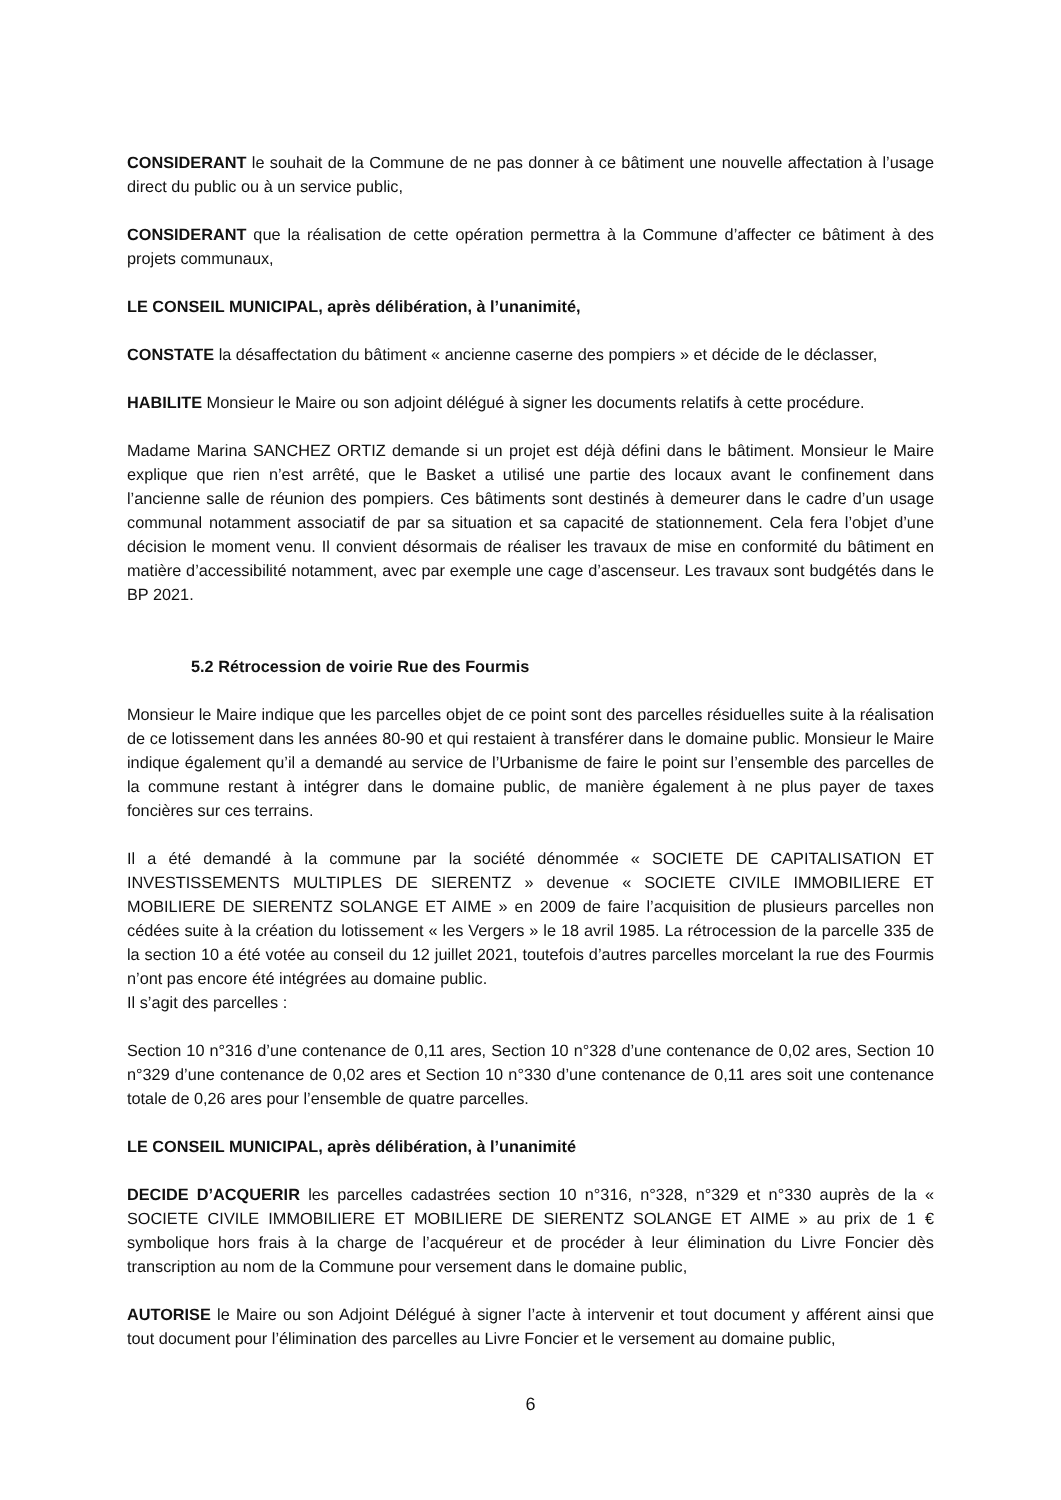CONSIDERANT le souhait de la Commune de ne pas donner à ce bâtiment une nouvelle affectation à l’usage direct du public ou à un service public,
CONSIDERANT que la réalisation de cette opération permettra à la Commune d’affecter ce bâtiment à des projets communaux,
LE CONSEIL MUNICIPAL, après délibération, à l’unanimité,
CONSTATE la désaffectation du bâtiment « ancienne caserne des pompiers » et décide de le déclasser,
HABILITE Monsieur le Maire ou son adjoint délégué à signer les documents relatifs à cette procédure.
Madame Marina SANCHEZ ORTIZ demande si un projet est déjà défini dans le bâtiment. Monsieur le Maire explique que rien n’est arrêté, que le Basket a utilisé une partie des locaux avant le confinement dans l’ancienne salle de réunion des pompiers. Ces bâtiments sont destinés à demeurer dans le cadre d’un usage communal notamment associatif de par sa situation et sa capacité de stationnement. Cela fera l’objet d’une décision le moment venu. Il convient désormais de réaliser les travaux de mise en conformité du bâtiment en matière d’accessibilité notamment, avec par exemple une cage d’ascenseur. Les travaux sont budgétés dans le BP 2021.
5.2 Rétrocession de voirie Rue des Fourmis
Monsieur le Maire indique que les parcelles objet de ce point sont des parcelles résiduelles suite à la réalisation de ce lotissement dans les années 80-90 et qui restaient à transférer dans le domaine public. Monsieur le Maire indique également qu’il a demandé au service de l’Urbanisme de faire le point sur l’ensemble des parcelles de la commune restant à intégrer dans le domaine public, de manière également à ne plus payer de taxes foncières sur ces terrains.
Il a été demandé à la commune par la société dénommée « SOCIETE DE CAPITALISATION ET INVESTISSEMENTS MULTIPLES DE SIERENTZ » devenue « SOCIETE CIVILE IMMOBILIERE ET MOBILIERE DE SIERENTZ SOLANGE ET AIME » en 2009 de faire l’acquisition de plusieurs parcelles non cédées suite à la création du lotissement « les Vergers » le 18 avril 1985. La rétrocession de la parcelle 335 de la section 10 a été votée au conseil du 12 juillet 2021, toutefois d’autres parcelles morcelant la rue des Fourmis n’ont pas encore été intégrées au domaine public.
Il s’agit des parcelles :
Section 10 n°316 d’une contenance de 0,11 ares, Section 10 n°328 d’une contenance de 0,02 ares, Section 10 n°329 d’une contenance de 0,02 ares et Section 10 n°330 d’une contenance de 0,11 ares soit une contenance totale de 0,26 ares pour l’ensemble de quatre parcelles.
LE CONSEIL MUNICIPAL, après délibération, à l’unanimité
DECIDE D’ACQUERIR les parcelles cadastrées section 10 n°316, n°328, n°329 et n°330 auprès de la « SOCIETE CIVILE IMMOBILIERE ET MOBILIERE DE SIERENTZ SOLANGE ET AIME » au prix de 1 € symbolique hors frais à la charge de l’acquéreur et de procéder à leur élimination du Livre Foncier dès transcription au nom de la Commune pour versement dans le domaine public,
AUTORISE le Maire ou son Adjoint Délégué à signer l’acte à intervenir et tout document y afférent ainsi que tout document pour l’élimination des parcelles au Livre Foncier et le versement au domaine public,
6